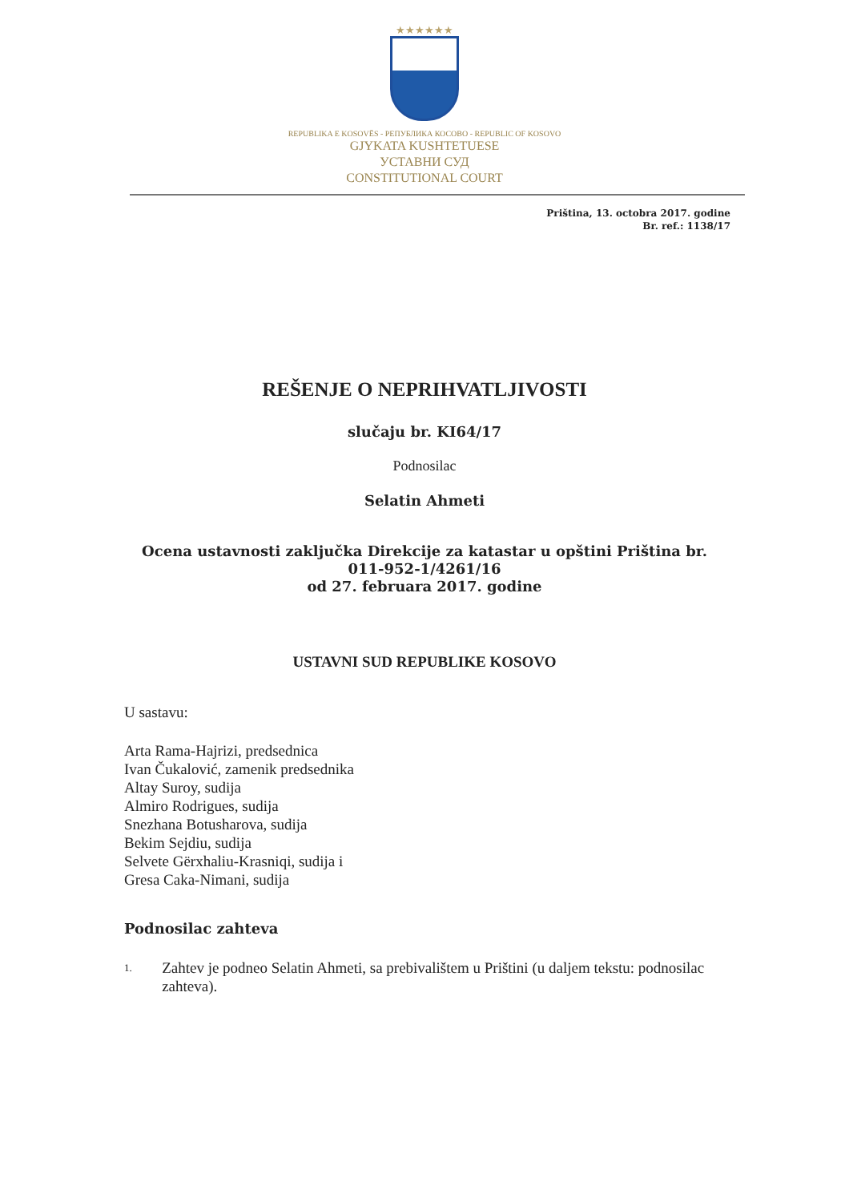★★★★★★
REPUBLIKA E KOSOVËS - РЕПУБЛИКА КОСОВО - REPUBLIC OF KOSOVO
GJYKATA KUSHTETUESE
УСТАВНИ СУД
CONSTITUTIONAL COURT
Priština, 13. octobra 2017. godine
Br. ref.: 1138/17
REŠENJE O NEPRIHVATLJIVOSTI
slučaju br. KI64/17
Podnosilac
Selatin Ahmeti
Ocena ustavnosti zaključka Direkcije za katastar u opštini Priština br.
011-952-1/4261/16
od 27. februara 2017. godine
USTAVNI SUD REPUBLIKE KOSOVO
U sastavu:
Arta Rama-Hajrizi, predsednica
Ivan Čukalović, zamenik predsednika
Altay Suroy, sudija
Almiro Rodrigues, sudija
Snezhana Botusharova, sudija
Bekim Sejdiu, sudija
Selvete Gërxhaliu-Krasniqi, sudija i
Gresa Caka-Nimani, sudija
Podnosilac zahteva
1. Zahtev je podneo Selatin Ahmeti, sa prebivalištem u Prištini (u daljem tekstu: podnosilac zahteva).